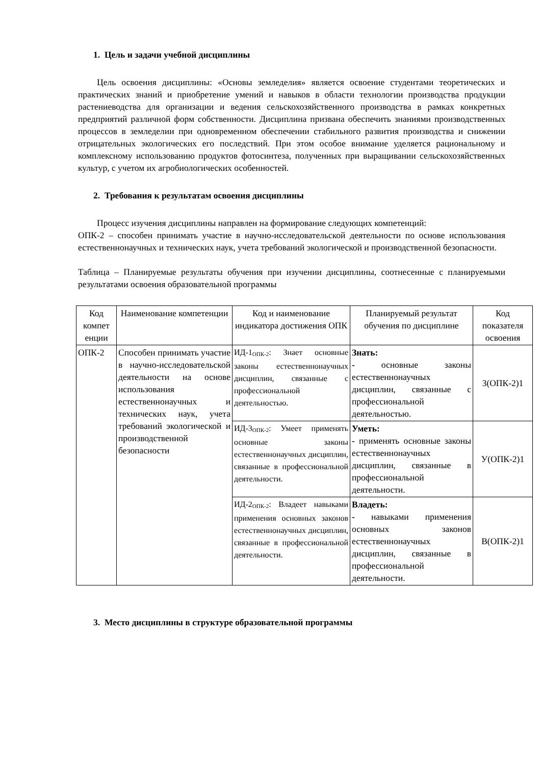1. Цель и задачи учебной дисциплины
Цель освоения дисциплины: «Основы земледелия» является освоение студентами теоретических и практических знаний и приобретение умений и навыков в области технологии производства продукции растениеводства для организации и ведения сельскохозяйственного производства в рамках конкретных предприятий различной форм собственности. Дисциплина призвана обеспечить знаниями производственных процессов в земледелии при одновременном обеспечении стабильного развития производства и снижении отрицательных экологических его последствий. При этом особое внимание уделяется рациональному и комплексному использованию продуктов фотосинтеза, полученных при выращивании сельскохозяйственных культур, с учетом их агробиологических особенностей.
2. Требования к результатам освоения дисциплины
Процесс изучения дисциплины направлен на формирование следующих компетенций:
ОПК-2 – способен принимать участие в научно-исследовательской деятельности по основе использования естественнонаучных и технических наук, учета требований экологической и производственной безопасности.
Таблица – Планируемые результаты обучения при изучении дисциплины, соотнесенные с планируемыми результатами освоения образовательной программы
| Код компет енции | Наименование компетенции | Код и наименование индикатора достижения ОПК | Планируемый результат обучения по дисциплине | Код показателя освоения |
| --- | --- | --- | --- | --- |
| ОПК-2 | Способен принимать участие в научно-исследовательской деятельности на основе использования естественнонаучных и технических наук, учета требований экологической и производственной безопасности | ИД-1<sub>ОПК-2</sub>: Знает основные законы естественнонаучных дисциплин, связанные с профессиональной деятельностью. | Знать: - основные законы естественнонаучных дисциплин, связанные с профессиональной деятельностью. | З(ОПК-2)1 |
| | | ИД-3<sub>ОПК-2</sub>: Умеет применять основные законы естественнонаучных дисциплин, связанные в профессиональной деятельности. | Уметь: - применять основные законы естественнонаучных дисциплин, связанные в профессиональной деятельности. | У(ОПК-2)1 |
| | | ИД-2<sub>ОПК-2</sub>: Владеет навыками применения основных законов естественнонаучных дисциплин, связанные в профессиональной деятельности. | Владеть: - навыками применения основных законов естественнонаучных дисциплин, связанные в профессиональной деятельности. | В(ОПК-2)1 |
3. Место дисциплины в структуре образовательной программы